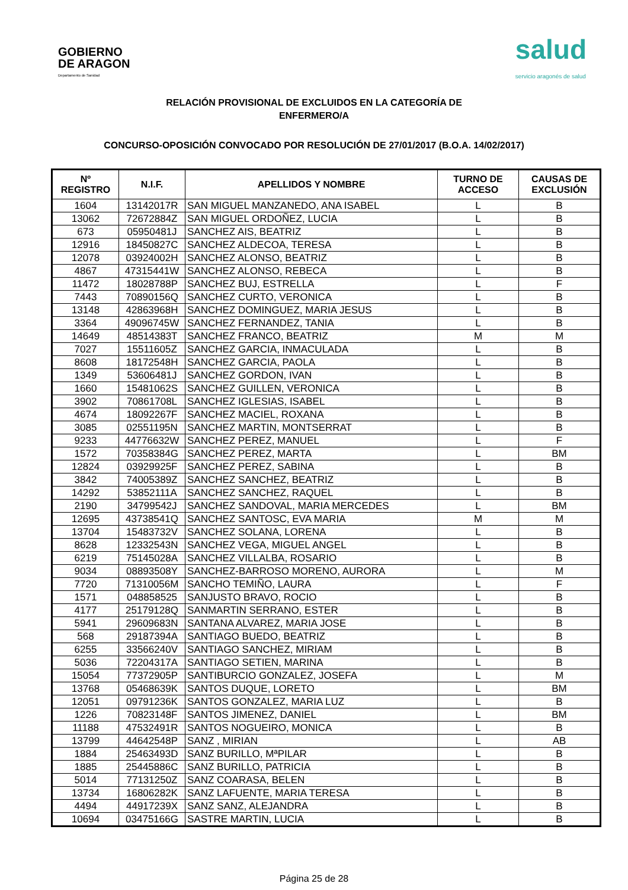GOBIERNO
DE ARAGON
Departamento de Sanidad
salud
servicio aragonés de salud
RELACIÓN PROVISIONAL DE EXCLUIDOS EN LA CATEGORÍA DE
ENFERMERO/A
CONCURSO-OPOSICIÓN CONVOCADO POR RESOLUCIÓN DE 27/01/2017 (B.O.A. 14/02/2017)
| Nº REGISTRO | N.I.F. | APELLIDOS Y NOMBRE | TURNO DE ACCESO | CAUSAS DE EXCLUSIÓN |
| --- | --- | --- | --- | --- |
| 1604 | 13142017R | SAN MIGUEL MANZANEDO, ANA ISABEL | L | B |
| 13062 | 72672884Z | SAN MIGUEL ORDOÑEZ, LUCIA | L | B |
| 673 | 05950481J | SANCHEZ AIS, BEATRIZ | L | B |
| 12916 | 18450827C | SANCHEZ ALDECOA, TERESA | L | B |
| 12078 | 03924002H | SANCHEZ ALONSO, BEATRIZ | L | B |
| 4867 | 47315441W | SANCHEZ ALONSO, REBECA | L | B |
| 11472 | 18028788P | SANCHEZ BUJ, ESTRELLA | L | F |
| 7443 | 70890156Q | SANCHEZ CURTO, VERONICA | L | B |
| 13148 | 42863968H | SANCHEZ DOMINGUEZ, MARIA JESUS | L | B |
| 3364 | 49096745W | SANCHEZ FERNANDEZ, TANIA | L | B |
| 14649 | 48514383T | SANCHEZ FRANCO, BEATRIZ | M | M |
| 7027 | 15511605Z | SANCHEZ GARCIA, INMACULADA | L | B |
| 8608 | 18172548H | SANCHEZ GARCIA, PAOLA | L | B |
| 1349 | 53606481J | SANCHEZ GORDON, IVAN | L | B |
| 1660 | 15481062S | SANCHEZ GUILLEN, VERONICA | L | B |
| 3902 | 70861708L | SANCHEZ IGLESIAS, ISABEL | L | B |
| 4674 | 18092267F | SANCHEZ MACIEL, ROXANA | L | B |
| 3085 | 02551195N | SANCHEZ MARTIN, MONTSERRAT | L | B |
| 9233 | 44776632W | SANCHEZ PEREZ, MANUEL | L | F |
| 1572 | 70358384G | SANCHEZ PEREZ, MARTA | L | BM |
| 12824 | 03929925F | SANCHEZ PEREZ, SABINA | L | B |
| 3842 | 74005389Z | SANCHEZ SANCHEZ, BEATRIZ | L | B |
| 14292 | 53852111A | SANCHEZ SANCHEZ, RAQUEL | L | B |
| 2190 | 34799542J | SANCHEZ SANDOVAL, MARIA MERCEDES | L | BM |
| 12695 | 43738541Q | SANCHEZ SANTOSC, EVA MARIA | M | M |
| 13704 | 15483732V | SANCHEZ SOLANA, LORENA | L | B |
| 8628 | 12332543N | SANCHEZ VEGA, MIGUEL ANGEL | L | B |
| 6219 | 75145028A | SANCHEZ VILLALBA, ROSARIO | L | B |
| 9034 | 08893508Y | SANCHEZ-BARROSO MORENO, AURORA | L | M |
| 7720 | 71310056M | SANCHO TEMIÑO, LAURA | L | F |
| 1571 | 048858525 | SANJUSTO BRAVO, ROCIO | L | B |
| 4177 | 25179128Q | SANMARTIN SERRANO, ESTER | L | B |
| 5941 | 29609683N | SANTANA ALVAREZ, MARIA JOSE | L | B |
| 568 | 29187394A | SANTIAGO BUEDO, BEATRIZ | L | B |
| 6255 | 33566240V | SANTIAGO SANCHEZ, MIRIAM | L | B |
| 5036 | 72204317A | SANTIAGO SETIEN, MARINA | L | B |
| 15054 | 77372905P | SANTIBURCIO GONZALEZ, JOSEFA | L | M |
| 13768 | 05468639K | SANTOS DUQUE, LORETO | L | BM |
| 12051 | 09791236K | SANTOS GONZALEZ, MARIA LUZ | L | B |
| 1226 | 70823148F | SANTOS JIMENEZ, DANIEL | L | BM |
| 11188 | 47532491R | SANTOS NOGUEIRO, MONICA | L | B |
| 13799 | 44642548P | SANZ , MIRIAN | L | AB |
| 1884 | 25463493D | SANZ BURILLO, MªPILAR | L | B |
| 1885 | 25445886C | SANZ BURILLO, PATRICIA | L | B |
| 5014 | 77131250Z | SANZ COARASA, BELEN | L | B |
| 13734 | 16806282K | SANZ LAFUENTE, MARIA TERESA | L | B |
| 4494 | 44917239X | SANZ SANZ, ALEJANDRA | L | B |
| 10694 | 03475166G | SASTRE MARTIN, LUCIA | L | B |
Página 25 de 28